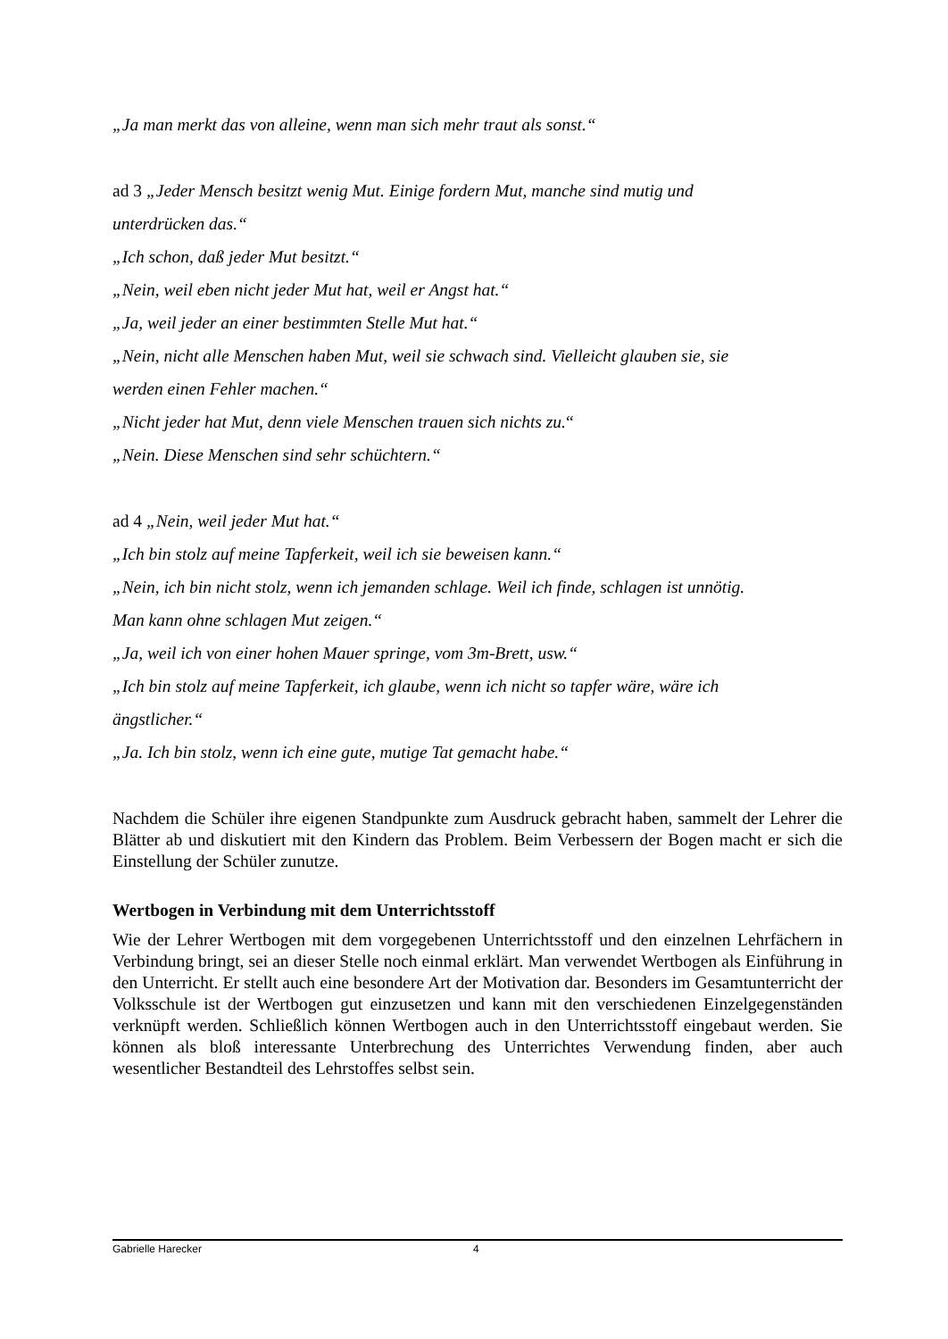„Ja man merkt das von alleine, wenn man sich mehr traut als sonst.“
ad 3 „Jeder Mensch besitzt wenig Mut. Einige fordern Mut, manche sind mutig und
unterdrücken das.“
„Ich schon, daß jeder Mut besitzt.“
„Nein, weil eben nicht jeder Mut hat, weil er Angst hat.“
„Ja, weil jeder an einer bestimmten Stelle Mut hat.“
„Nein, nicht alle Menschen haben Mut, weil sie schwach sind. Vielleicht glauben sie, sie
werden einen Fehler machen.“
„Nicht jeder hat Mut, denn viele Menschen trauen sich nichts zu.“
„Nein. Diese Menschen sind sehr schüchtern.“
ad 4 „Nein, weil jeder Mut hat.“
„Ich bin stolz auf meine Tapferkeit, weil ich sie beweisen kann.“
„Nein, ich bin nicht stolz, wenn ich jemanden schlage. Weil ich finde, schlagen ist unnötig.
Man kann ohne schlagen Mut zeigen.“
„Ja, weil ich von einer hohen Mauer springe, vom 3m-Brett, usw.“
„Ich bin stolz auf meine Tapferkeit, ich glaube, wenn ich nicht so tapfer wäre, wäre ich
ängstlicher.“
„Ja. Ich bin stolz, wenn ich eine gute, mutige Tat gemacht habe.“
Nachdem die Schüler ihre eigenen Standpunkte zum Ausdruck gebracht haben, sammelt der Lehrer die Blätter ab und diskutiert mit den Kindern das Problem. Beim Verbessern der Bogen macht er sich die Einstellung der Schüler zunutze.
Wertbogen in Verbindung mit dem Unterrichtsstoff
Wie der Lehrer Wertbogen mit dem vorgegebenen Unterrichtsstoff und den einzelnen Lehrfächern in Verbindung bringt, sei an dieser Stelle noch einmal erklärt. Man verwendet Wertbogen als Einführung in den Unterricht. Er stellt auch eine besondere Art der Motivation dar. Besonders im Gesamtunterricht der Volksschule ist der Wertbogen gut einzusetzen und kann mit den verschiedenen Einzelgegenständen verknüpft werden. Schließlich können Wertbogen auch in den Unterrichtsstoff eingebaut werden. Sie können als bloß interessante Unterbrechung des Unterrichtes Verwendung finden, aber auch wesentlicher Bestandteil des Lehrstoffes selbst sein.
Gabrielle Harecker 4